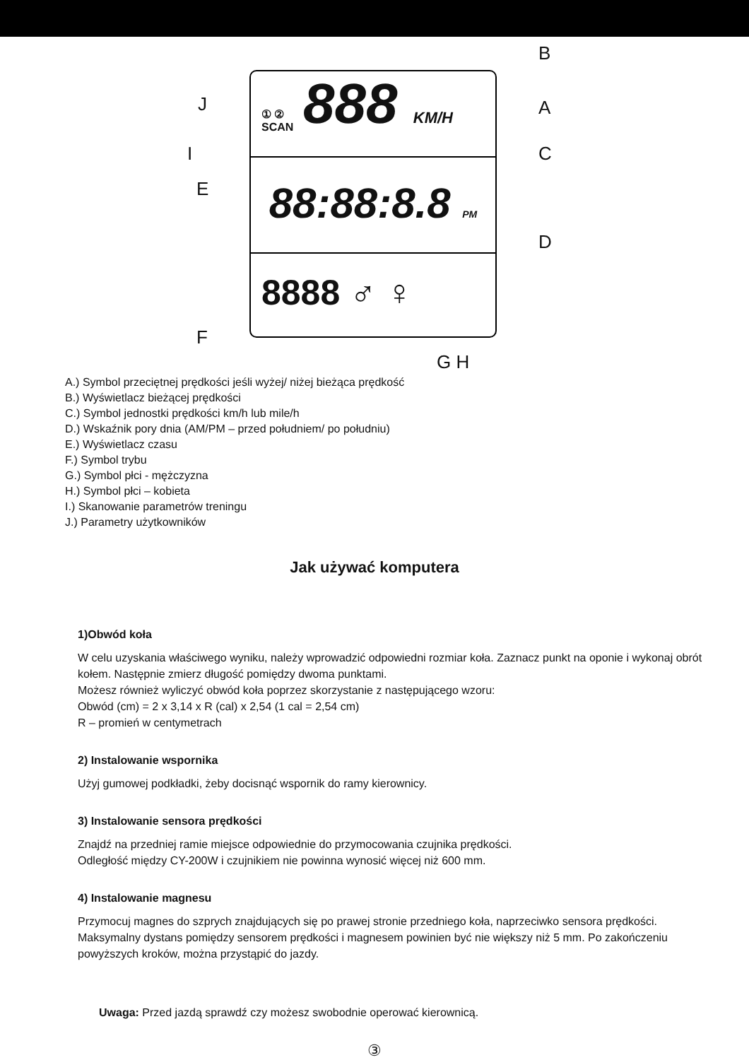B
J A
I C
E
D
F
G H
888 KM/H
88:88:8.8 PM
8888 ♂ ♀
① ②
SCAN
A.) Symbol przeciętnej prędkości jeśli wyżej/ niżej bieżąca prędkość
B.) Wyświetlacz bieżącej prędkości
C.) Symbol jednostki prędkości km/h lub mile/h
D.) Wskaźnik pory dnia (AM/PM – przed południem/ po południu)
E.) Wyświetlacz czasu
F.) Symbol trybu
G.) Symbol płci - mężczyzna
H.) Symbol płci – kobieta
I.) Skanowanie parametrów treningu
J.) Parametry użytkowników
Jak używać komputera
1)Obwód koła
W celu uzyskania właściwego wyniku, należy wprowadzić odpowiedni rozmiar koła. Zaznacz punkt na oponie i wykonaj obrót kołem. Następnie zmierz długość pomiędzy dwoma punktami.
Możesz również wyliczyć obwód koła poprzez skorzystanie z następującego wzoru:
Obwód (cm) = 2 x 3,14 x R (cal) x 2,54 (1 cal = 2,54 cm)
R – promień w centymetrach
2) Instalowanie wspornika
Użyj gumowej podkładki, żeby docisnąć wspornik do ramy kierownicy.
3) Instalowanie sensora prędkości
Znajdź na przedniej ramie miejsce odpowiednie do przymocowania czujnika prędkości.
Odległość między CY-200W i czujnikiem nie powinna wynosić więcej niż 600 mm.
4) Instalowanie magnesu
Przymocuj magnes do szprych znajdujących się po prawej stronie przedniego koła, naprzeciwko sensora prędkości. Maksymalny dystans pomiędzy sensorem prędkości i magnesem powinien być nie większy niż 5 mm. Po zakończeniu powyższych kroków, można przystąpić do jazdy.
Uwaga: Przed jazdą sprawdź czy możesz swobodnie operować kierownicą.
③